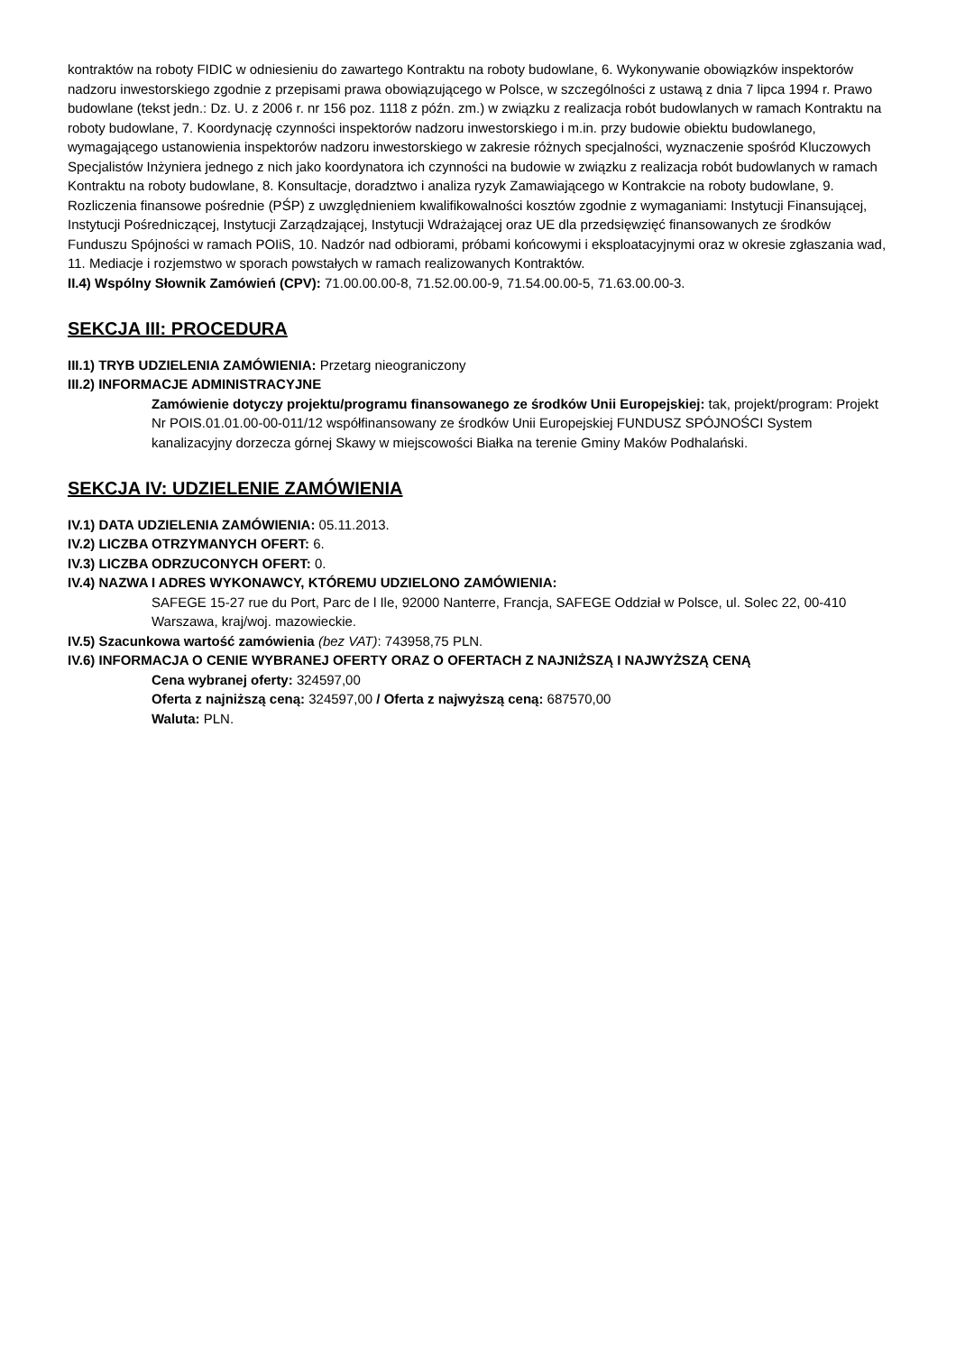kontraktów na roboty FIDIC w odniesieniu do zawartego Kontraktu na roboty budowlane, 6. Wykonywanie obowiązków inspektorów nadzoru inwestorskiego zgodnie z przepisami prawa obowiązującego w Polsce, w szczególności z ustawą z dnia 7 lipca 1994 r. Prawo budowlane (tekst jedn.: Dz. U. z 2006 r. nr 156 poz. 1118 z późn. zm.) w związku z realizacja robót budowlanych w ramach Kontraktu na roboty budowlane, 7. Koordynację czynności inspektorów nadzoru inwestorskiego i m.in. przy budowie obiektu budowlanego, wymagającego ustanowienia inspektorów nadzoru inwestorskiego w zakresie różnych specjalności, wyznaczenie spośród Kluczowych Specjalistów Inżyniera jednego z nich jako koordynatora ich czynności na budowie w związku z realizacja robót budowlanych w ramach Kontraktu na roboty budowlane, 8. Konsultacje, doradztwo i analiza ryzyk Zamawiającego w Kontrakcie na roboty budowlane, 9. Rozliczenia finansowe pośrednie (PŚP) z uwzględnieniem kwalifikowalności kosztów zgodnie z wymaganiami: Instytucji Finansującej, Instytucji Pośredniczącej, Instytucji Zarządzającej, Instytucji Wdrażającej oraz UE dla przedsięwzięć finansowanych ze środków Funduszu Spójności w ramach POIiS, 10. Nadzór nad odbiorami, próbami końcowymi i eksploatacyjnymi oraz w okresie zgłaszania wad, 11. Mediacje i rozjemstwo w sporach powstałych w ramach realizowanych Kontraktów.
II.4) Wspólny Słownik Zamówień (CPV): 71.00.00.00-8, 71.52.00.00-9, 71.54.00.00-5, 71.63.00.00-3.
SEKCJA III: PROCEDURA
III.1) TRYB UDZIELENIA ZAMÓWIENIA: Przetarg nieograniczony
III.2) INFORMACJE ADMINISTRACYJNE
Zamówienie dotyczy projektu/programu finansowanego ze środków Unii Europejskiej: tak, projekt/program: Projekt Nr POIS.01.01.00-00-011/12 współfinansowany ze środków Unii Europejskiej FUNDUSZ SPÓJNOŚCI System kanalizacyjny dorzecza górnej Skawy w miejscowości Białka na terenie Gminy Maków Podhalański.
SEKCJA IV: UDZIELENIE ZAMÓWIENIA
IV.1) DATA UDZIELENIA ZAMÓWIENIA: 05.11.2013.
IV.2) LICZBA OTRZYMANYCH OFERT: 6.
IV.3) LICZBA ODRZUCONYCH OFERT: 0.
IV.4) NAZWA I ADRES WYKONAWCY, KTÓREMU UDZIELONO ZAMÓWIENIA:
SAFEGE 15-27 rue du Port, Parc de l Ile, 92000 Nanterre, Francja, SAFEGE Oddział w Polsce, ul. Solec 22, 00-410 Warszawa, kraj/woj. mazowieckie.
IV.5) Szacunkowa wartość zamówienia (bez VAT): 743958,75 PLN.
IV.6) INFORMACJA O CENIE WYBRANEJ OFERTY ORAZ O OFERTACH Z NAJNIŻSZĄ I NAJWYŻSZĄ CENĄ
Cena wybranej oferty: 324597,00
Oferta z najniższą ceną: 324597,00 / Oferta z najwyższą ceną: 687570,00
Waluta: PLN.